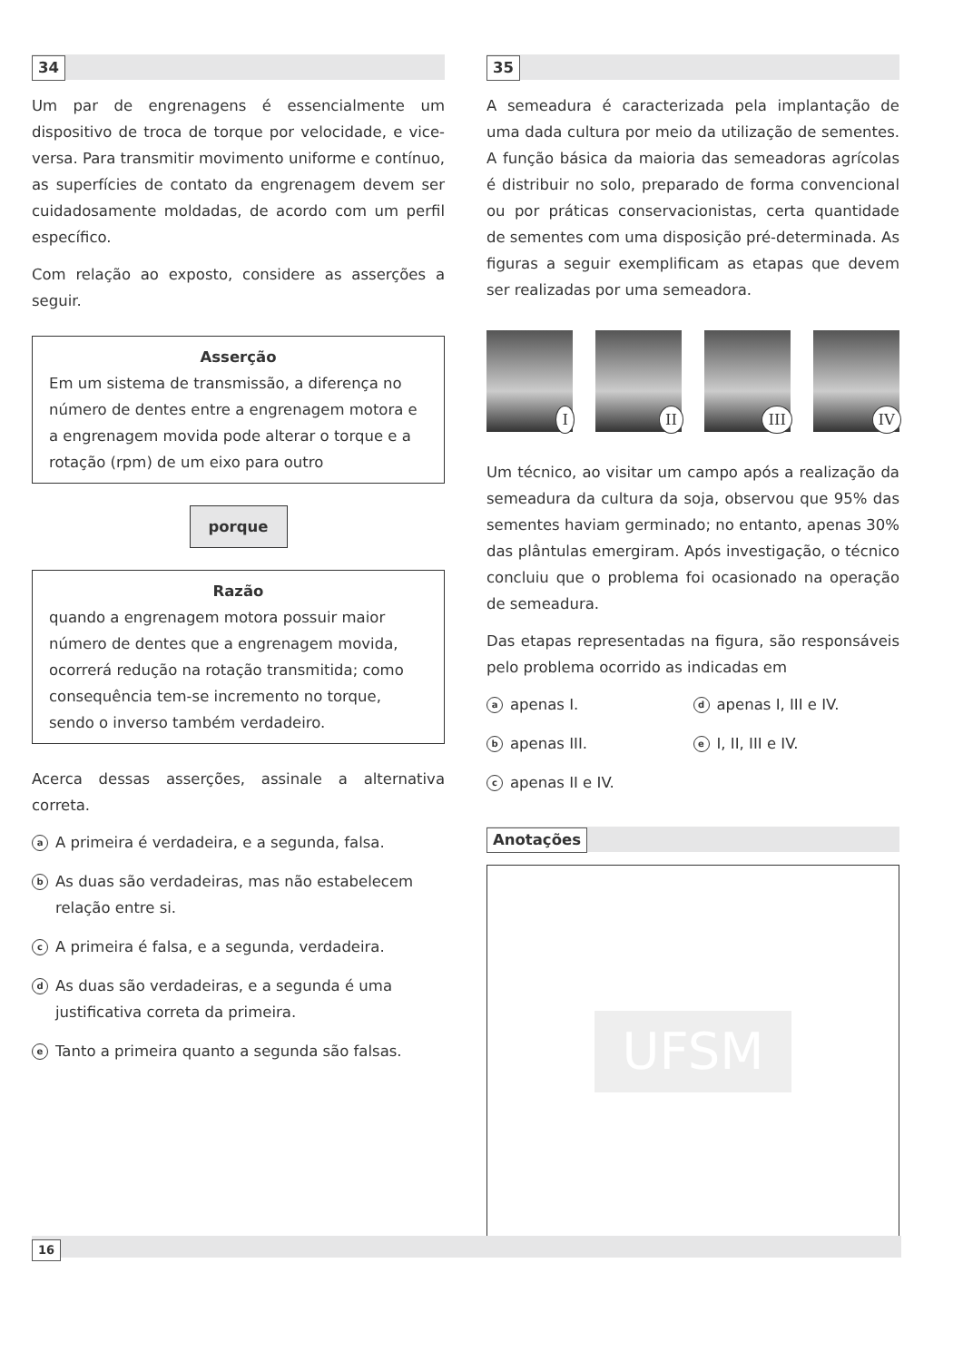34
Um par de engrenagens é essencialmente um dispositivo de troca de torque por velocidade, e vice-versa. Para transmitir movimento uniforme e contínuo, as superfícies de contato da engrenagem devem ser cuidadosamente moldadas, de acordo com um perfil específico.
Com relação ao exposto, considere as asserções a seguir.
Asserção
Em um sistema de transmissão, a diferença no número de dentes entre a engrenagem motora e a engrenagem movida pode alterar o torque e a rotação (rpm) de um eixo para outro
porque
Razão
quando a engrenagem motora possuir maior número de dentes que a engrenagem movida, ocorrerá redução na rotação transmitida; como consequência tem-se incremento no torque, sendo o inverso também verdadeiro.
Acerca dessas asserções, assinale a alternativa correta.
a A primeira é verdadeira, e a segunda, falsa.
b As duas são verdadeiras, mas não estabelecem relação entre si.
c A primeira é falsa, e a segunda, verdadeira.
d As duas são verdadeiras, e a segunda é uma justificativa correta da primeira.
e Tanto a primeira quanto a segunda são falsas.
35
A semeadura é caracterizada pela implantação de uma dada cultura por meio da utilização de sementes. A função básica da maioria das semeadoras agrícolas é distribuir no solo, preparado de forma convencional ou por práticas conservacionistas, certa quantidade de sementes com uma disposição pré-determinada. As figuras a seguir exemplificam as etapas que devem ser realizadas por uma semeadora.
I
II
III
IV
Um técnico, ao visitar um campo após a realização da semeadura da cultura da soja, observou que 95% das sementes haviam germinado; no entanto, apenas 30% das plântulas emergiram. Após investigação, o técnico concluiu que o problema foi ocasionado na operação de semeadura.
Das etapas representadas na figura, são responsáveis pelo problema ocorrido as indicadas em
aapenas I.
dapenas I, III e IV.
bapenas III.
e I, II, III e IV.
capenas II e IV.
Anotações
UFSM
16